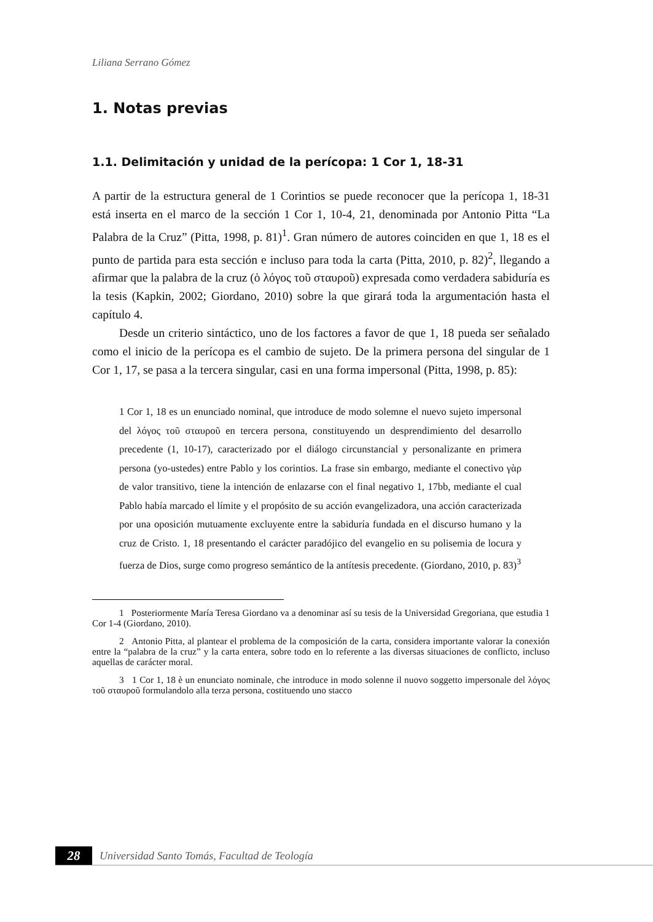Liliana Serrano Gómez
1. Notas previas
1.1. Delimitación y unidad de la perícopa: 1 Cor 1, 18-31
A partir de la estructura general de 1 Corintios se puede reconocer que la perícopa 1, 18-31 está inserta en el marco de la sección 1 Cor 1, 10-4, 21, denominada por Antonio Pitta “La Palabra de la Cruz” (Pitta, 1998, p. 81)<sup>1</sup>. Gran número de autores coinciden en que 1, 18 es el punto de partida para esta sección e incluso para toda la carta (Pitta, 2010, p. 82)<sup>2</sup>, llegando a afirmar que la palabra de la cruz (ὁ λόγος τοῦ σταυροῦ) expresada como verdadera sabiduría es la tesis (Kapkin, 2002; Giordano, 2010) sobre la que girará toda la argumentación hasta el capítulo 4.
Desde un criterio sintáctico, uno de los factores a favor de que 1, 18 pueda ser señalado como el inicio de la perícopa es el cambio de sujeto. De la primera persona del singular de 1 Cor 1, 17, se pasa a la tercera singular, casi en una forma impersonal (Pitta, 1998, p. 85):
1 Cor 1, 18 es un enunciado nominal, que introduce de modo solemne el nuevo sujeto impersonal del λόγος τοῦ σταυροῦ en tercera persona, constituyendo un desprendimiento del desarrollo precedente (1, 10-17), caracterizado por el diálogo circunstancial y personalizante en primera persona (yo-ustedes) entre Pablo y los corintios. La frase sin embargo, mediante el conectivo γὰρ de valor transitivo, tiene la intención de enlazarse con el final negativo 1, 17bb, mediante el cual Pablo había marcado el límite y el propósito de su acción evangelizadora, una acción caracterizada por una oposición mutuamente excluyente entre la sabiduría fundada en el discurso humano y la cruz de Cristo. 1, 18 presentando el carácter paradójico del evangelio en su polisemia de locura y fuerza de Dios, surge como progreso semántico de la antítesis precedente. (Giordano, 2010, p. 83)<sup>3</sup>
1 Posteriormente María Teresa Giordano va a denominar así su tesis de la Universidad Gregoriana, que estudia 1 Cor 1-4 (Giordano, 2010).
2 Antonio Pitta, al plantear el problema de la composición de la carta, considera importante valorar la conexión entre la “palabra de la cruz” y la carta entera, sobre todo en lo referente a las diversas situaciones de conflicto, incluso aquellas de carácter moral.
3 1 Cor 1, 18 è un enunciato nominale, che introduce in modo solenne il nuovo soggetto impersonale del λόγος τοῦ σταυροῦ formulandolo alla terza persona, costituendo uno stacco
28
Universidad Santo Tomás, Facultad de Teología